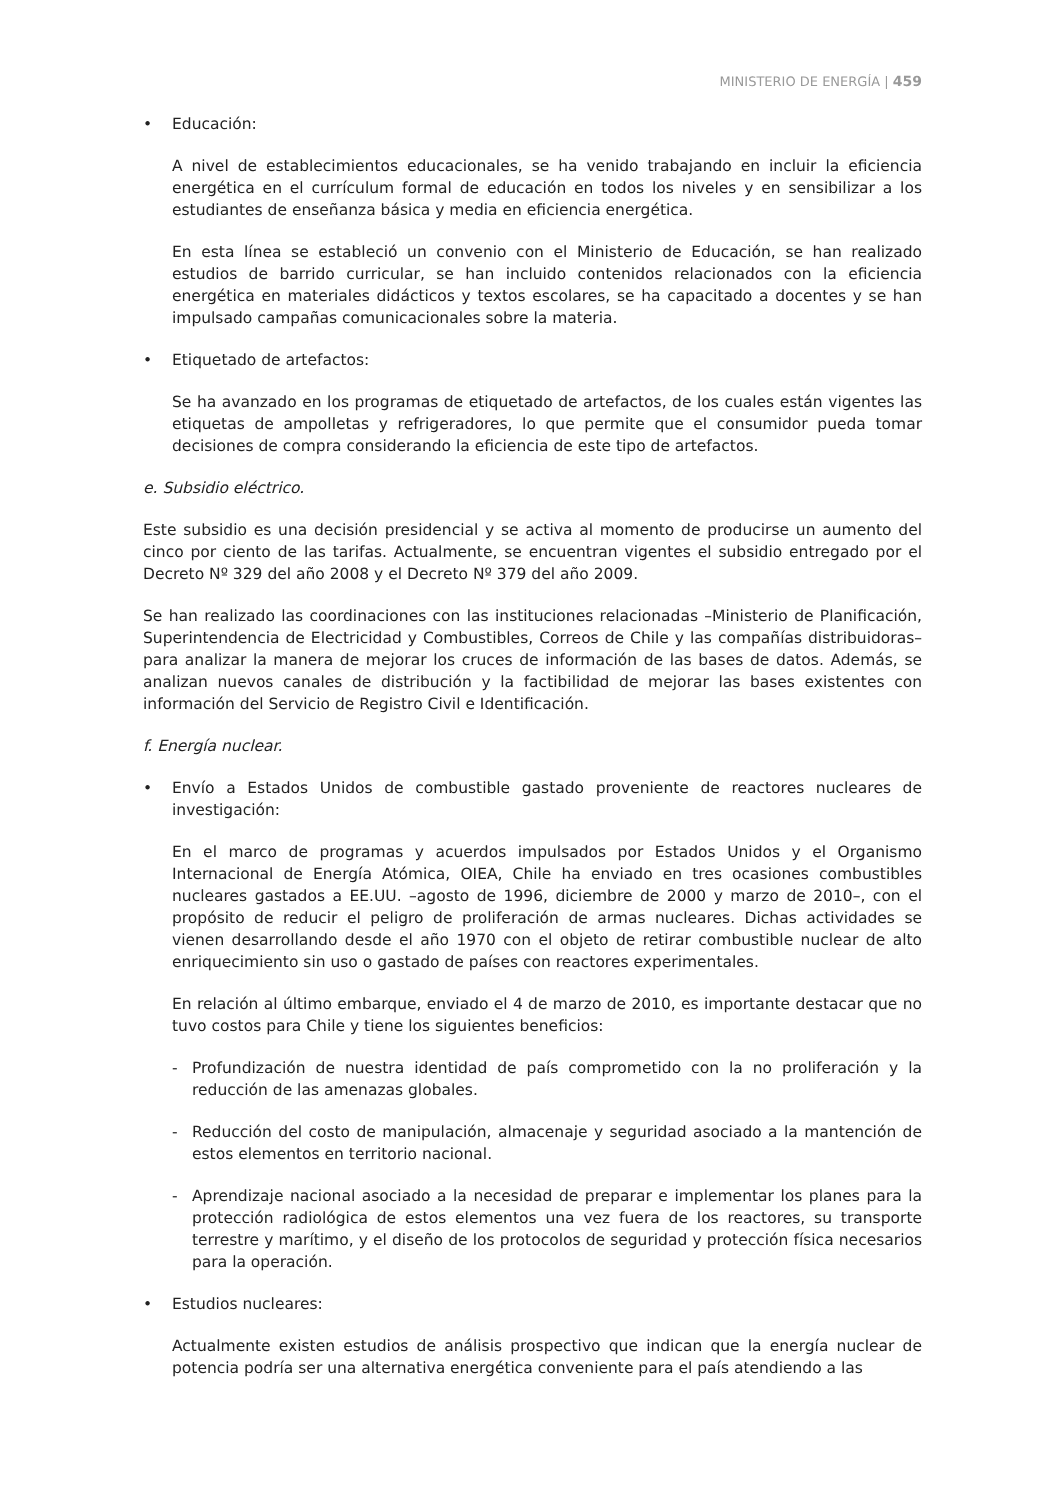MINISTERIO DE ENERGÍA | 459
• Educación:
A nivel de establecimientos educacionales, se ha venido trabajando en incluir la eficiencia energética en el currículum formal de educación en todos los niveles y en sensibilizar a los estudiantes de enseñanza básica y media en eficiencia energética.
En esta línea se estableció un convenio con el Ministerio de Educación, se han realizado estudios de barrido curricular, se han incluido contenidos relacionados con la eficiencia energética en materiales didácticos y textos escolares, se ha capacitado a docentes y se han impulsado campañas comunicacionales sobre la materia.
• Etiquetado de artefactos:
Se ha avanzado en los programas de etiquetado de artefactos, de los cuales están vigentes las etiquetas de ampolletas y refrigeradores, lo que permite que el consumidor pueda tomar decisiones de compra considerando la eficiencia de este tipo de artefactos.
e. Subsidio eléctrico.
Este subsidio es una decisión presidencial y se activa al momento de producirse un aumento del cinco por ciento de las tarifas. Actualmente, se encuentran vigentes el subsidio entregado por el Decreto Nº 329 del año 2008 y el Decreto Nº 379 del año 2009.
Se han realizado las coordinaciones con las instituciones relacionadas –Ministerio de Planificación, Superintendencia de Electricidad y Combustibles, Correos de Chile y las compañías distribuidoras– para analizar la manera de mejorar los cruces de información de las bases de datos. Además, se analizan nuevos canales de distribución y la factibilidad de mejorar las bases existentes con información del Servicio de Registro Civil e Identificación.
f. Energía nuclear.
• Envío a Estados Unidos de combustible gastado proveniente de reactores nucleares de investigación:
En el marco de programas y acuerdos impulsados por Estados Unidos y el Organismo Internacional de Energía Atómica, OIEA, Chile ha enviado en tres ocasiones combustibles nucleares gastados a EE.UU. –agosto de 1996, diciembre de 2000 y marzo de 2010–, con el propósito de reducir el peligro de proliferación de armas nucleares. Dichas actividades se vienen desarrollando desde el año 1970 con el objeto de retirar combustible nuclear de alto enriquecimiento sin uso o gastado de países con reactores experimentales.
En relación al último embarque, enviado el 4 de marzo de 2010, es importante destacar que no tuvo costos para Chile y tiene los siguientes beneficios:
- Profundización de nuestra identidad de país comprometido con la no proliferación y la reducción de las amenazas globales.
- Reducción del costo de manipulación, almacenaje y seguridad asociado a la mantención de estos elementos en territorio nacional.
- Aprendizaje nacional asociado a la necesidad de preparar e implementar los planes para la protección radiológica de estos elementos una vez fuera de los reactores, su transporte terrestre y marítimo, y el diseño de los protocolos de seguridad y protección física necesarios para la operación.
• Estudios nucleares:
Actualmente existen estudios de análisis prospectivo que indican que la energía nuclear de potencia podría ser una alternativa energética conveniente para el país atendiendo a las